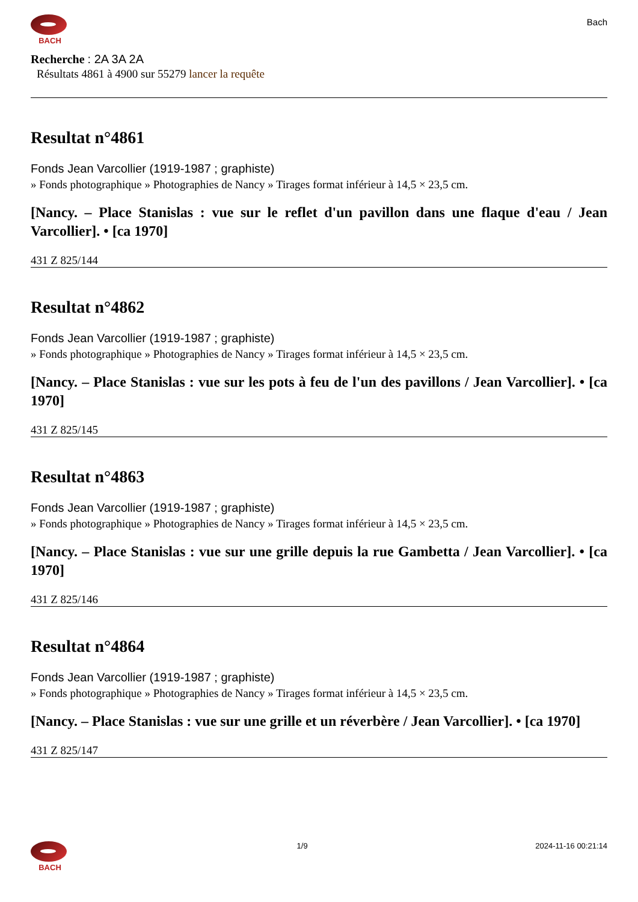BACH
Bach
Recherche : 2A 3A 2A
Résultats 4861 à 4900 sur 55279 lancer la requête
Resultat n°4861
Fonds Jean Varcollier (1919-1987 ; graphiste)
» Fonds photographique » Photographies de Nancy » Tirages format inférieur à 14,5 × 23,5 cm.
[Nancy. – Place Stanislas : vue sur le reflet d'un pavillon dans une flaque d'eau / Jean Varcollier]. • [ca 1970]
431 Z 825/144
Resultat n°4862
Fonds Jean Varcollier (1919-1987 ; graphiste)
» Fonds photographique » Photographies de Nancy » Tirages format inférieur à 14,5 × 23,5 cm.
[Nancy. – Place Stanislas : vue sur les pots à feu de l'un des pavillons / Jean Varcollier]. • [ca 1970]
431 Z 825/145
Resultat n°4863
Fonds Jean Varcollier (1919-1987 ; graphiste)
» Fonds photographique » Photographies de Nancy » Tirages format inférieur à 14,5 × 23,5 cm.
[Nancy. – Place Stanislas : vue sur une grille depuis la rue Gambetta / Jean Varcollier]. • [ca 1970]
431 Z 825/146
Resultat n°4864
Fonds Jean Varcollier (1919-1987 ; graphiste)
» Fonds photographique » Photographies de Nancy » Tirages format inférieur à 14,5 × 23,5 cm.
[Nancy. – Place Stanislas : vue sur une grille et un réverbère / Jean Varcollier]. • [ca 1970]
431 Z 825/147
BACH 1/9 2024-11-16 00:21:14